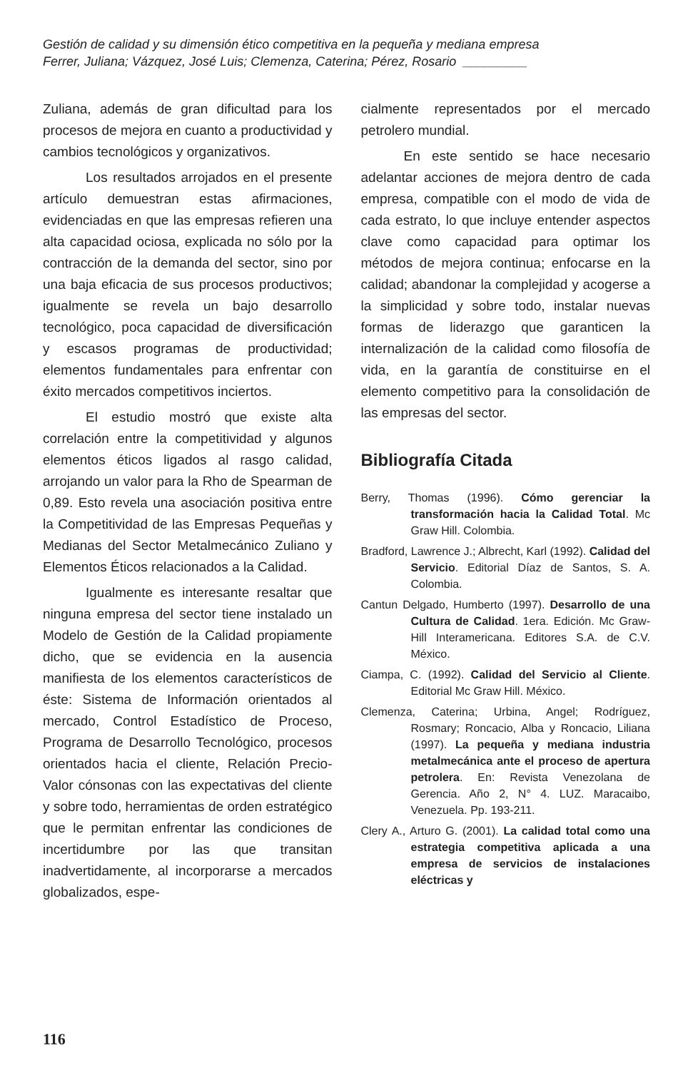Gestión de calidad y su dimensión ético competitiva en la pequeña y mediana empresa
Ferrer, Juliana; Vázquez, José Luis; Clemenza, Caterina; Pérez, Rosario _________
Zuliana, además de gran dificultad para los procesos de mejora en cuanto a productividad y cambios tecnológicos y organizativos.
Los resultados arrojados en el presente artículo demuestran estas afirmaciones, evidenciadas en que las empresas refieren una alta capacidad ociosa, explicada no sólo por la contracción de la demanda del sector, sino por una baja eficacia de sus procesos productivos; igualmente se revela un bajo desarrollo tecnológico, poca capacidad de diversificación y escasos programas de productividad; elementos fundamentales para enfrentar con éxito mercados competitivos inciertos.
El estudio mostró que existe alta correlación entre la competitividad y algunos elementos éticos ligados al rasgo calidad, arrojando un valor para la Rho de Spearman de 0,89. Esto revela una asociación positiva entre la Competitividad de las Empresas Pequeñas y Medianas del Sector Metalmecánico Zuliano y Elementos Éticos relacionados a la Calidad.
Igualmente es interesante resaltar que ninguna empresa del sector tiene instalado un Modelo de Gestión de la Calidad propiamente dicho, que se evidencia en la ausencia manifiesta de los elementos característicos de éste: Sistema de Información orientados al mercado, Control Estadístico de Proceso, Programa de Desarrollo Tecnológico, procesos orientados hacia el cliente, Relación Precio-Valor cónsonas con las expectativas del cliente y sobre todo, herramientas de orden estratégico que le permitan enfrentar las condiciones de incertidumbre por las que transitan inadvertidamente, al incorporarse a mercados globalizados, espe-
cialmente representados por el mercado petrolero mundial.
En este sentido se hace necesario adelantar acciones de mejora dentro de cada empresa, compatible con el modo de vida de cada estrato, lo que incluye entender aspectos clave como capacidad para optimar los métodos de mejora continua; enfocarse en la calidad; abandonar la complejidad y acogerse a la simplicidad y sobre todo, instalar nuevas formas de liderazgo que garanticen la internalización de la calidad como filosofía de vida, en la garantía de constituirse en el elemento competitivo para la consolidación de las empresas del sector.
Bibliografía Citada
Berry, Thomas (1996). Cómo gerenciar la transformación hacia la Calidad Total. Mc Graw Hill. Colombia.
Bradford, Lawrence J.; Albrecht, Karl (1992). Calidad del Servicio. Editorial Díaz de Santos, S. A. Colombia.
Cantun Delgado, Humberto (1997). Desarrollo de una Cultura de Calidad. 1era. Edición. Mc Graw-Hill Interamericana. Editores S.A. de C.V. México.
Ciampa, C. (1992). Calidad del Servicio al Cliente. Editorial Mc Graw Hill. México.
Clemenza, Caterina; Urbina, Angel; Rodríguez, Rosmary; Roncacio, Alba y Roncacio, Liliana (1997). La pequeña y mediana industria metalmecánica ante el proceso de apertura petrolera. En: Revista Venezolana de Gerencia. Año 2, N° 4. LUZ. Maracaibo, Venezuela. Pp. 193-211.
Clery A., Arturo G. (2001). La calidad total como una estrategia competitiva aplicada a una empresa de servicios de instalaciones eléctricas y
116